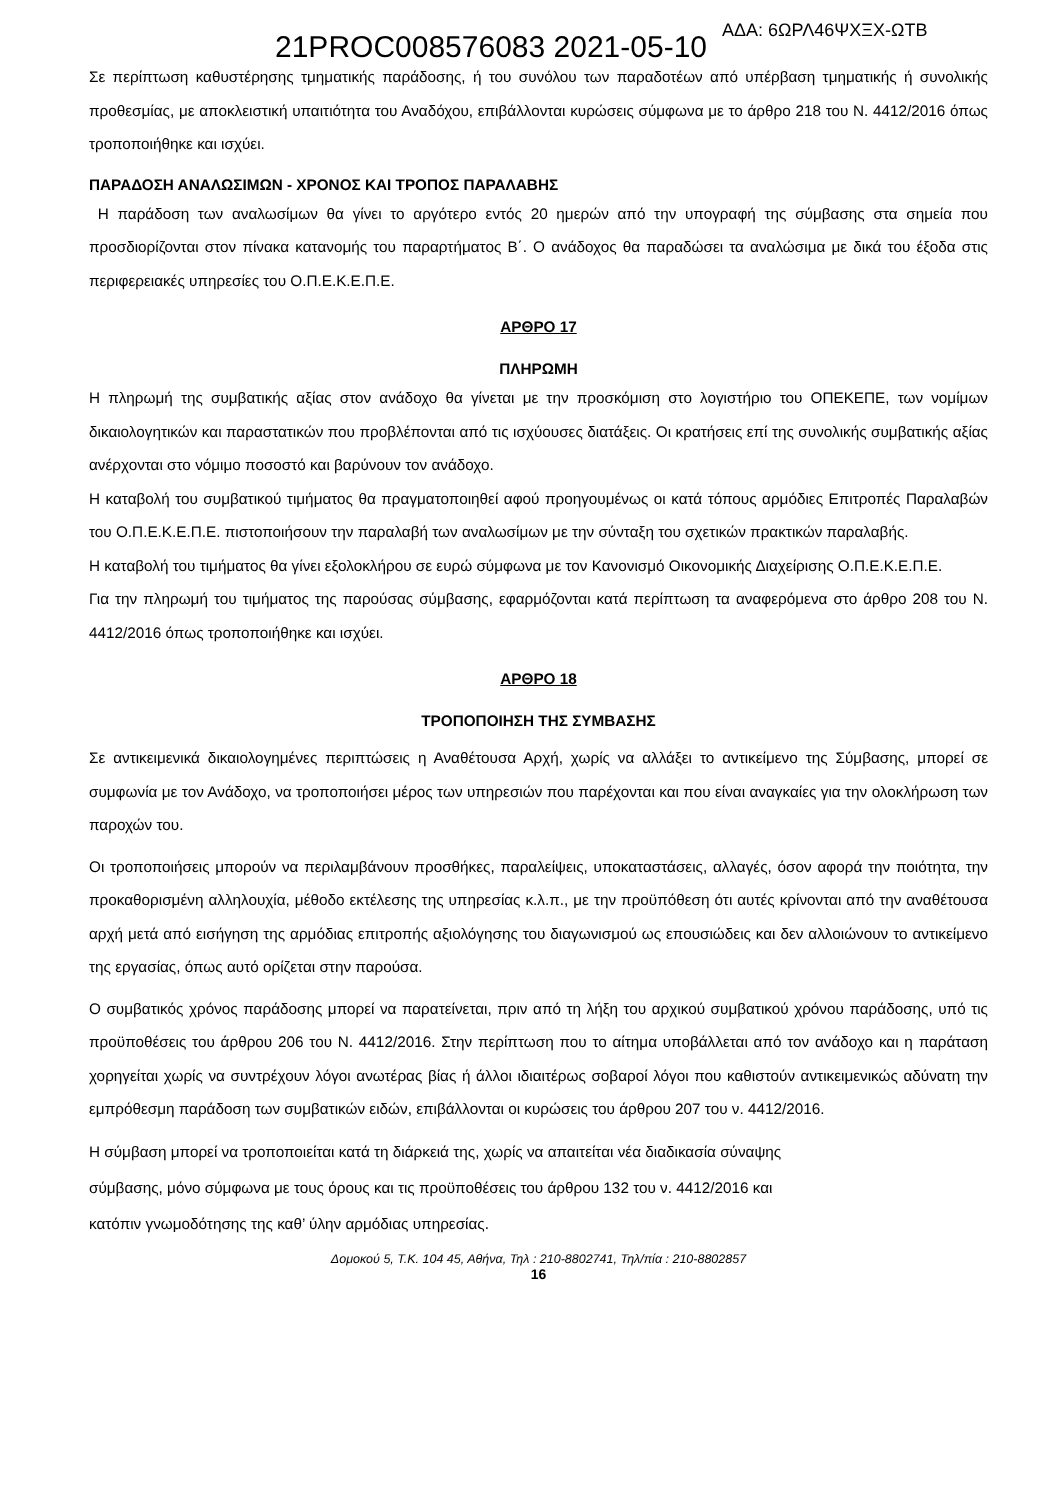21PROC008576083 2021-05-10 ΑΔΑ: 6ΩΡΛ46ΨΧΞΧ-ΩΤΒ
Σε περίπτωση καθυστέρησης τμηματικής παράδοσης, ή του συνόλου των παραδοτέων από υπέρβαση τμηματικής ή συνολικής προθεσμίας, με αποκλειστική υπαιτιότητα του Αναδόχου, επιβάλλονται κυρώσεις σύμφωνα με το άρθρο 218 του Ν. 4412/2016 όπως τροποποιήθηκε και ισχύει.
ΠΑΡΑΔΟΣΗ ΑΝΑΛΩΣΙΜΩΝ - ΧΡΟΝΟΣ ΚΑΙ ΤΡΟΠΟΣ ΠΑΡΑΛΑΒΗΣ
Η παράδοση των αναλωσίμων θα γίνει το αργότερο εντός 20 ημερών από την υπογραφή της σύμβασης στα σημεία που προσδιορίζονται στον πίνακα κατανομής του παραρτήματος Β΄. Ο ανάδοχος θα παραδώσει τα αναλώσιμα με δικά του έξοδα στις περιφερειακές υπηρεσίες του Ο.Π.Ε.Κ.Ε.Π.Ε.
ΑΡΘΡΟ 17
ΠΛΗΡΩΜΗ
Η πληρωμή της συμβατικής αξίας στον ανάδοχο θα γίνεται με την προσκόμιση στο λογιστήριο του ΟΠΕΚΕΠΕ, των νομίμων δικαιολογητικών και παραστατικών που προβλέπονται από τις ισχύουσες διατάξεις. Οι κρατήσεις επί της συνολικής συμβατικής αξίας ανέρχονται στο νόμιμο ποσοστό και βαρύνουν τον ανάδοχο.
Η καταβολή του συμβατικού τιμήματος θα πραγματοποιηθεί αφού προηγουμένως οι κατά τόπους αρμόδιες Επιτροπές Παραλαβών του Ο.Π.Ε.Κ.Ε.Π.Ε. πιστοποιήσουν την παραλαβή των αναλωσίμων με την σύνταξη του σχετικών πρακτικών παραλαβής.
Η καταβολή του τιμήματος θα γίνει εξολοκλήρου σε ευρώ σύμφωνα με τον Κανονισμό Οικονομικής Διαχείρισης Ο.Π.Ε.Κ.Ε.Π.Ε.
Για την πληρωμή του τιμήματος της παρούσας σύμβασης, εφαρμόζονται κατά περίπτωση τα αναφερόμενα στο άρθρο 208 του Ν. 4412/2016 όπως τροποποιήθηκε και ισχύει.
ΑΡΘΡΟ 18
ΤΡΟΠΟΠΟΙΗΣΗ ΤΗΣ ΣΥΜΒΑΣΗΣ
Σε αντικειμενικά δικαιολογημένες περιπτώσεις η Αναθέτουσα Αρχή, χωρίς να αλλάξει το αντικείμενο της Σύμβασης, μπορεί σε συμφωνία με τον Ανάδοχο, να τροποποιήσει μέρος των υπηρεσιών που παρέχονται και που είναι αναγκαίες για την ολοκλήρωση των παροχών του.
Οι τροποποιήσεις μπορούν να περιλαμβάνουν προσθήκες, παραλείψεις, υποκαταστάσεις, αλλαγές, όσον αφορά την ποιότητα, την προκαθορισμένη αλληλουχία, μέθοδο εκτέλεσης της υπηρεσίας κ.λ.π., με την προϋπόθεση ότι αυτές κρίνονται από την αναθέτουσα αρχή μετά από εισήγηση της αρμόδιας επιτροπής αξιολόγησης του διαγωνισμού ως επουσιώδεις και δεν αλλοιώνουν το αντικείμενο της εργασίας, όπως αυτό ορίζεται στην παρούσα.
Ο συμβατικός χρόνος παράδοσης μπορεί να παρατείνεται, πριν από τη λήξη του αρχικού συμβατικού χρόνου παράδοσης, υπό τις προϋποθέσεις του άρθρου 206 του Ν. 4412/2016. Στην περίπτωση που το αίτημα υποβάλλεται από τον ανάδοχο και η παράταση χορηγείται χωρίς να συντρέχουν λόγοι ανωτέρας βίας ή άλλοι ιδιαιτέρως σοβαροί λόγοι που καθιστούν αντικειμενικώς αδύνατη την εμπρόθεσμη παράδοση των συμβατικών ειδών, επιβάλλονται οι κυρώσεις του άρθρου 207 του ν. 4412/2016.
Η σύμβαση μπορεί να τροποποιείται κατά τη διάρκειά της, χωρίς να απαιτείται νέα διαδικασία σύναψης
σύμβασης, μόνο σύμφωνα με τους όρους και τις προϋποθέσεις του άρθρου 132 του ν. 4412/2016 και
κατόπιν γνωμοδότησης της καθ’ ύλην αρμόδιας υπηρεσίας.
Δομοκού 5, Τ.Κ. 104 45, Αθήνα, Τηλ : 210-8802741, Τηλ/πία : 210-8802857
16